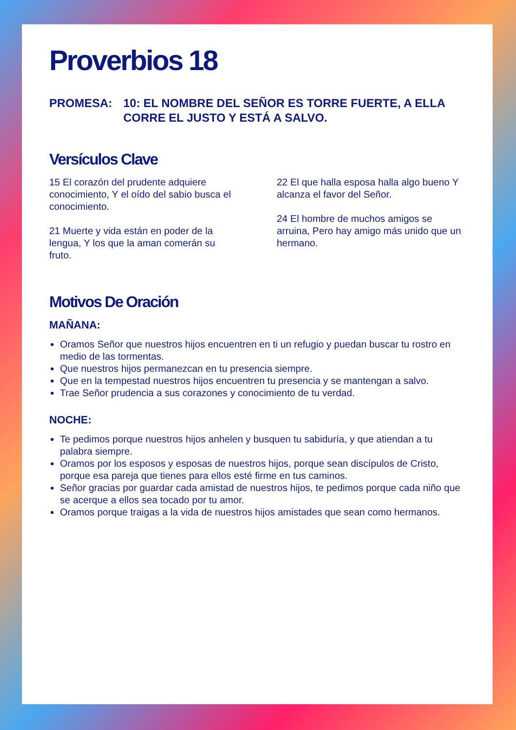Proverbios 18
PROMESA: 10: EL NOMBRE DEL SEÑOR ES TORRE FUERTE, A ELLA CORRE EL JUSTO Y ESTÁ A SALVO.
Versículos Clave
15 El corazón del prudente adquiere conocimiento, Y el oído del sabio busca el conocimiento.
21 Muerte y vida están en poder de la lengua, Y los que la aman comerán su fruto.
22 El que halla esposa halla algo bueno Y alcanza el favor del Señor.
24 El hombre de muchos amigos se arruina, Pero hay amigo más unido que un hermano.
Motivos De Oración
MAÑANA:
Oramos Señor que nuestros hijos encuentren en ti un refugio y puedan buscar tu rostro en medio de las tormentas.
Que nuestros hijos permanezcan en tu presencia siempre.
Que en la tempestad nuestros hijos encuentren tu presencia y se mantengan a salvo.
Trae Señor prudencia a sus corazones y conocimiento de tu verdad.
NOCHE:
Te pedimos porque nuestros hijos anhelen y busquen tu sabiduría, y que atiendan a tu palabra siempre.
Oramos por los esposos y esposas de nuestros hijos, porque sean discípulos de Cristo, porque esa pareja que tienes para ellos esté firme en tus caminos.
Señor gracias por guardar cada amistad de nuestros hijos, te pedimos porque cada niño que se acerque a ellos sea tocado por tu amor.
Oramos porque traigas a la vida de nuestros hijos amistades que sean como hermanos.